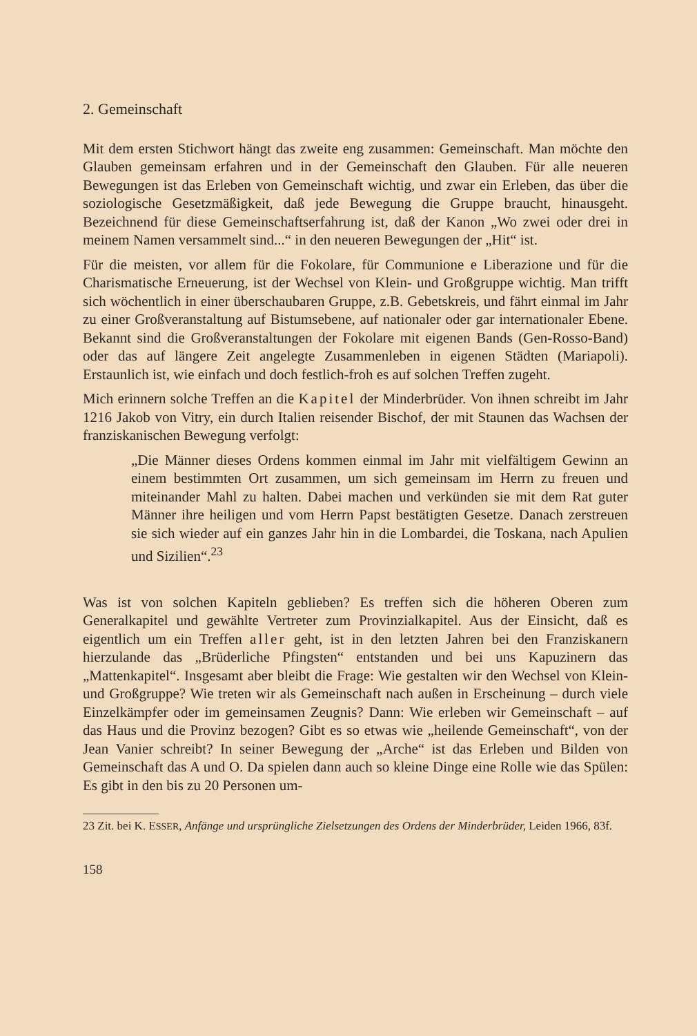2. Gemeinschaft
Mit dem ersten Stichwort hängt das zweite eng zusammen: Gemeinschaft. Man möchte den Glauben gemeinsam erfahren und in der Gemeinschaft den Glauben. Für alle neueren Bewegungen ist das Erleben von Gemeinschaft wichtig, und zwar ein Erleben, das über die soziologische Gesetzmäßigkeit, daß jede Bewegung die Gruppe braucht, hinausgeht. Bezeichnend für diese Gemeinschaftserfahrung ist, daß der Kanon „Wo zwei oder drei in meinem Namen versammelt sind...“ in den neueren Bewegungen der „Hit“ ist.
Für die meisten, vor allem für die Fokolare, für Communione e Liberazione und für die Charismatische Erneuerung, ist der Wechsel von Klein- und Großgruppe wichtig. Man trifft sich wöchentlich in einer überschaubaren Gruppe, z.B. Gebetskreis, und fährt einmal im Jahr zu einer Großveranstaltung auf Bistumsebene, auf nationaler oder gar internationaler Ebene. Bekannt sind die Großveranstaltungen der Fokolare mit eigenen Bands (Gen-Rosso-Band) oder das auf längere Zeit angelegte Zusammenleben in eigenen Städten (Mariapoli). Erstaunlich ist, wie einfach und doch festlich-froh es auf solchen Treffen zugeht.
Mich erinnern solche Treffen an die Kapitel der Minderbrüder. Von ihnen schreibt im Jahr 1216 Jakob von Vitry, ein durch Italien reisender Bischof, der mit Staunen das Wachsen der franziskanischen Bewegung verfolgt:
„Die Männer dieses Ordens kommen einmal im Jahr mit vielfältigem Gewinn an einem bestimmten Ort zusammen, um sich gemeinsam im Herrn zu freuen und miteinander Mahl zu halten. Dabei machen und verkünden sie mit dem Rat guter Männer ihre heiligen und vom Herrn Papst bestätigten Gesetze. Danach zerstreuen sie sich wieder auf ein ganzes Jahr hin in die Lombardei, die Toskana, nach Apulien und Sizilien“.<sup>23</sup>
Was ist von solchen Kapiteln geblieben? Es treffen sich die höheren Oberen zum Generalkapitel und gewählte Vertreter zum Provinzialkapitel. Aus der Einsicht, daß es eigentlich um ein Treffen aller geht, ist in den letzten Jahren bei den Franziskanern hierzulande das „Brüderliche Pfingsten“ entstanden und bei uns Kapuzinern das „Mattenkapitel“. Insgesamt aber bleibt die Frage: Wie gestalten wir den Wechsel von Klein- und Großgruppe? Wie treten wir als Gemeinschaft nach außen in Erscheinung – durch viele Einzelkämpfer oder im gemeinsamen Zeugnis? Dann: Wie erleben wir Gemeinschaft – auf das Haus und die Provinz bezogen? Gibt es so etwas wie „heilende Gemeinschaft“, von der Jean Vanier schreibt? In seiner Bewegung der „Arche“ ist das Erleben und Bilden von Gemeinschaft das A und O. Da spielen dann auch so kleine Dinge eine Rolle wie das Spülen: Es gibt in den bis zu 20 Personen um-
23 Zit. bei K. ESSER, Anfänge und ursprüngliche Zielsetzungen des Ordens der Minderbrüder, Leiden 1966, 83f.
158